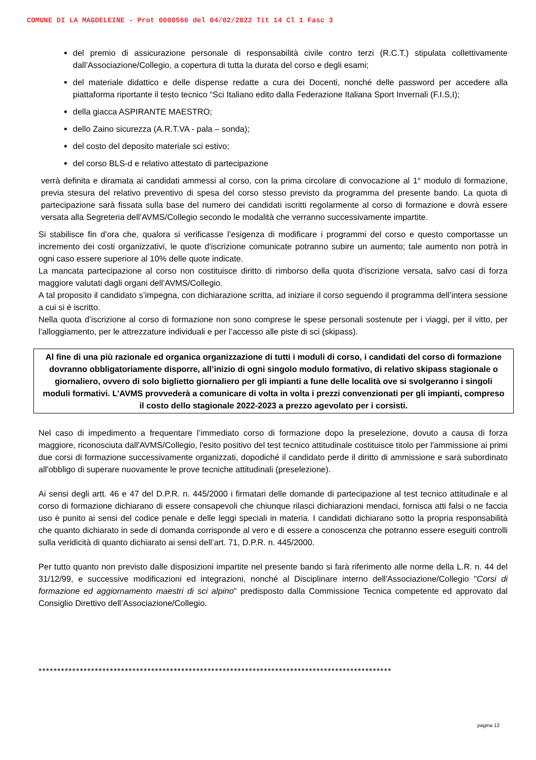COMUNE DI LA MAGDELEINE - Prot 0000566 del 04/02/2022 Tit 14 Cl 1 Fasc 3
del premio di assicurazione personale di responsabilità civile contro terzi (R.C.T.) stipulata collettivamente dall’Associazione/Collegio, a copertura di tutta la durata del corso e degli esami;
del materiale didattico e delle dispense redatte a cura dei Docenti, nonché delle password per accedere alla piattaforma riportante il testo tecnico “Sci Italiano edito dalla Federazione Italiana Sport Invernali (F.I.S,I);
della giacca ASPIRANTE MAESTRO;
dello Zaino sicurezza (A.R.T.VA - pala – sonda);
del costo del deposito materiale sci estivo;
del corso BLS-d e relativo attestato di partecipazione
verrà definita e diramata ai candidati ammessi al corso, con la prima circolare di convocazione al 1° modulo di formazione, previa stesura del relativo preventivo di spesa del corso stesso previsto da programma del presente bando. La quota di partecipazione sarà fissata sulla base del numero dei candidati iscritti regolarmente al corso di formazione e dovrà essere versata alla Segreteria dell’AVMS/Collegio secondo le modalità che verranno successivamente impartite.
Si stabilisce fin d’ora che, qualora si verificasse l’esigenza di modificare i programmi del corso e questo comportasse un incremento dei costi organizzativi, le quote d'iscrizione comunicate potranno subire un aumento; tale aumento non potrà in ogni caso essere superiore al 10% delle quote indicate.
La mancata partecipazione al corso non costituisce diritto di rimborso della quota d'iscrizione versata, salvo casi di forza maggiore valutati dagli organi dell’AVMS/Collegio.
A tal proposito il candidato s’impegna, con dichiarazione scritta, ad iniziare il corso seguendo il programma dell’intera sessione a cui si è iscritto.
Nella quota d’iscrizione al corso di formazione non sono comprese le spese personali sostenute per i viaggi, per il vitto, per l’alloggiamento, per le attrezzature individuali e per l’accesso alle piste di sci (skipass).
Al fine di una più razionale ed organica organizzazione di tutti i moduli di corso, i candidati del corso di formazione dovranno obbligatoriamente disporre, all’inizio di ogni singolo modulo formativo, di relativo skipass stagionale o giornaliero, ovvero di solo biglietto giornaliero per gli impianti a fune delle località ove si svolgeranno i singoli moduli formativi. L’AVMS provvederà a comunicare di volta in volta i prezzi convenzionati per gli impianti, compreso il costo dello stagionale 2022-2023 a prezzo agevolato per i corsisti.
Nel caso di impedimento a frequentare l’immediato corso di formazione dopo la preselezione, dovuto a causa di forza maggiore, riconosciuta dall'AVMS/Collegio, l'esito positivo del test tecnico attitudinale costituisce titolo per l'ammissione ai primi due corsi di formazione successivamente organizzati, dopodiché il candidato perde il diritto di ammissione e sarà subordinato all'obbligo di superare nuovamente le prove tecniche attitudinali (preselezione).
Ai sensi degli artt. 46 e 47 del D.P.R. n. 445/2000 i firmatari delle domande di partecipazione al test tecnico attitudinale e al corso di formazione dichiarano di essere consapevoli che chiunque rilasci dichiarazioni mendaci, fornisca atti falsi o ne faccia uso è punito ai sensi del codice penale e delle leggi speciali in materia. I candidati dichiarano sotto la propria responsabilità che quanto dichiarato in sede di domanda corrisponde al vero e di essere a conoscenza che potranno essere eseguiti controlli sulla veridicità di quanto dichiarato ai sensi dell’art. 71, D.P.R. n. 445/2000.
Per tutto quanto non previsto dalle disposizioni impartite nel presente bando si farà riferimento alle norme della L.R. n. 44 del 31/12/99, e successive modificazioni ed integrazioni, nonché al Disciplinare interno dell'Associazione/Collegio "Corsi di formazione ed aggiornamento maestri di sci alpino" predisposto dalla Commissione Tecnica competente ed approvato dal Consiglio Direttivo dell’Associazione/Collegio.
**********************************************************************************************
pagina 12